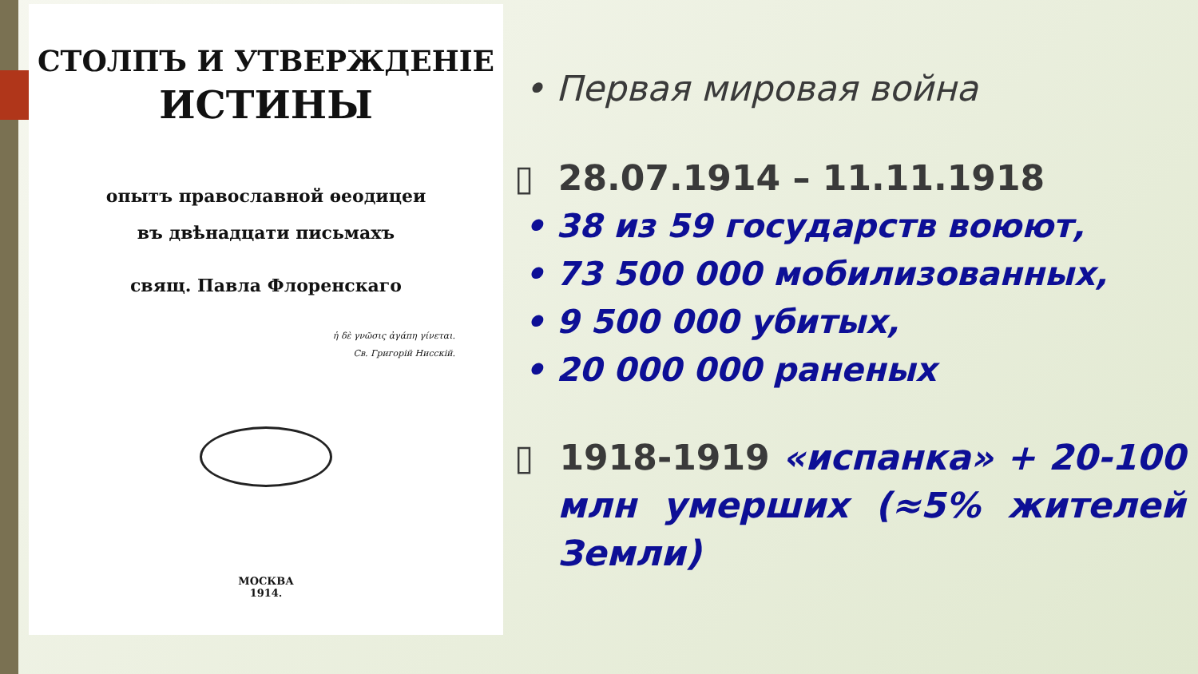СТОЛПЪ И УТВЕРЖДЕНІЕ
ИСТИНЫ
опытъ православной ѳеодицеи
въ двѣнадцати письмахъ
свящ. Павла Флоренскаго
ἡ δὲ γνῶσις ἀγάπη γίνεται.
Св. Григорій Нисскій.
МОСКВА
1914.
• Первая мировая война
▯ 28.07.1914 – 11.11.1918
• 38 из 59 государств воюют,
• 73 500 000 мобилизованных,
• 9 500 000 убитых,
• 20 000 000 раненых
▯ 1918-1919 «испанка» + 20-100 млн умерших (≈5% жителей Земли)